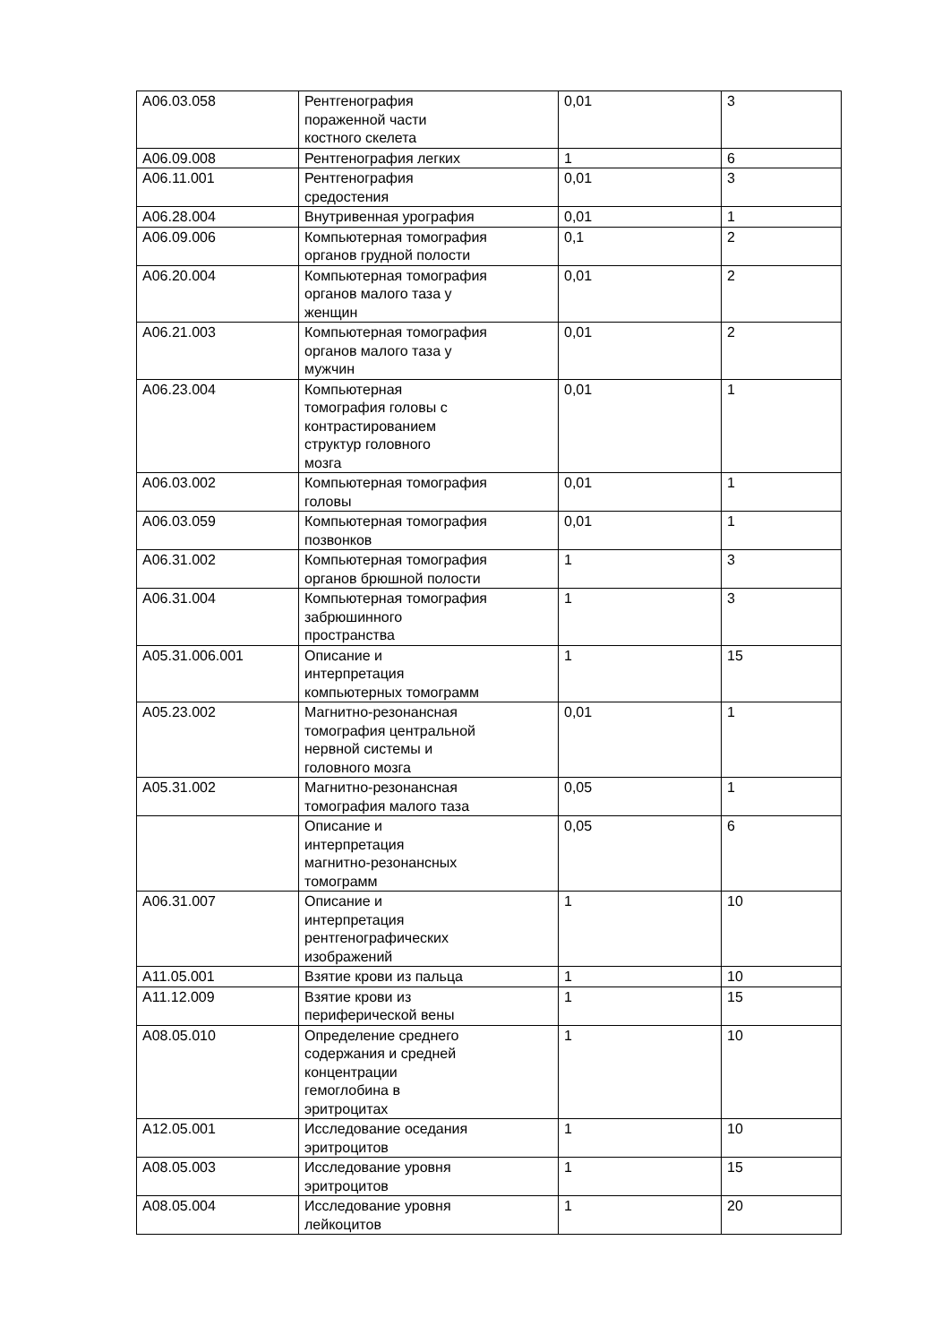| A06.03.058 | Рентгенография пораженной части костного скелета | 0,01 | 3 |
| A06.09.008 | Рентгенография легких | 1 | 6 |
| A06.11.001 | Рентгенография средостения | 0,01 | 3 |
| A06.28.004 | Внутривенная урография | 0,01 | 1 |
| A06.09.006 | Компьютерная томография органов грудной полости | 0,1 | 2 |
| A06.20.004 | Компьютерная томография органов малого таза у женщин | 0,01 | 2 |
| A06.21.003 | Компьютерная томография органов малого таза у мужчин | 0,01 | 2 |
| A06.23.004 | Компьютерная томография головы с контрастированием структур головного мозга | 0,01 | 1 |
| A06.03.002 | Компьютерная томография головы | 0,01 | 1 |
| A06.03.059 | Компьютерная томография позвонков | 0,01 | 1 |
| A06.31.002 | Компьютерная томография органов брюшной полости | 1 | 3 |
| A06.31.004 | Компьютерная томография забрюшинного пространства | 1 | 3 |
| A05.31.006.001 | Описание и интерпретация компьютерных томограмм | 1 | 15 |
| A05.23.002 | Магнитно-резонансная томография центральной нервной системы и головного мозга | 0,01 | 1 |
| A05.31.002 | Магнитно-резонансная томография малого таза | 0,05 | 1 |
| | Описание и интерпретация магнитно-резонансных томограмм | 0,05 | 6 |
| A06.31.007 | Описание и интерпретация рентгенографических изображений | 1 | 10 |
| A11.05.001 | Взятие крови из пальца | 1 | 10 |
| A11.12.009 | Взятие крови из периферической вены | 1 | 15 |
| A08.05.010 | Определение среднего содержания и средней концентрации гемоглобина в эритроцитах | 1 | 10 |
| A12.05.001 | Исследование оседания эритроцитов | 1 | 10 |
| A08.05.003 | Исследование уровня эритроцитов | 1 | 15 |
| A08.05.004 | Исследование уровня лейкоцитов | 1 | 20 |